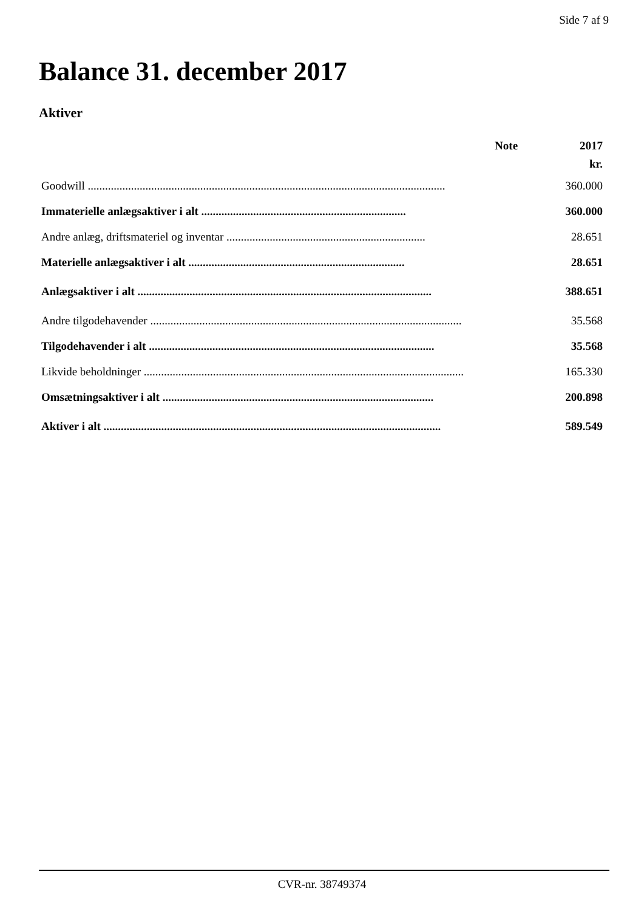Side 7 af 9
Balance 31. december 2017
Aktiver
| | Note | 2017 |
| --- | --- | --- |
| | | kr. |
| Goodwill ............................................................................................................................ | | 360.000 |
| Immaterielle anlægsaktiver i alt ....................................................................... | | 360.000 |
| Andre anlæg, driftsmateriel og inventar ..................................................................... | | 28.651 |
| Materielle anlægsaktiver i alt ........................................................................... | | 28.651 |
| Anlægsaktiver i alt ...................................................................................................... | | 388.651 |
| Andre tilgodehavender ............................................................................................................ | | 35.568 |
| Tilgodehavender i alt ................................................................................................... | | 35.568 |
| Likvide beholdninger ............................................................................................................... | | 165.330 |
| Omsætningsaktiver i alt .............................................................................................. | | 200.898 |
| Aktiver i alt ..................................................................................................................... | | 589.549 |
CVR-nr. 38749374